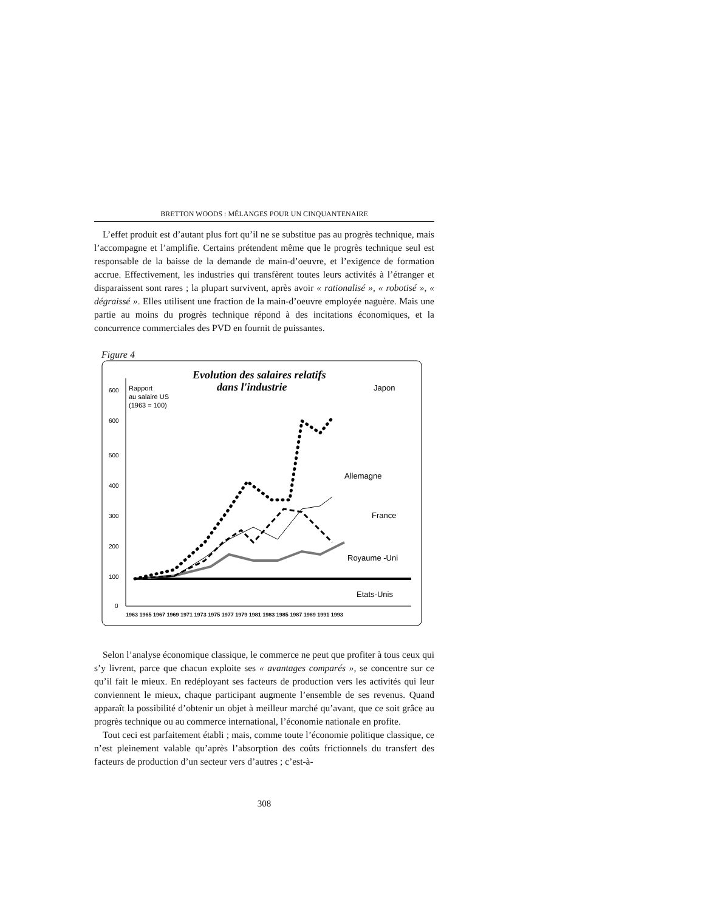BRETTON WOODS : MÉLANGES POUR UN CINQUANTENAIRE
L’effet produit est d’autant plus fort qu’il ne se substitue pas au progrès technique, mais l’accompagne et l’amplifie. Certains prétendent même que le progrès technique seul est responsable de la baisse de la demande de main-d’oeuvre, et l’exigence de formation accrue. Effectivement, les industries qui transfèrent toutes leurs activités à l’étranger et disparaissent sont rares ; la plupart survivent, après avoir « rationalisé », « robotisé », « dégraissé ». Elles utilisent une fraction de la main-d’oeuvre employée naguère. Mais une partie au moins du progrès technique répond à des incitations économiques, et la concurrence commerciales des PVD en fournit de puissantes.
Figure 4
Evolution des salaires relatifs
dans l'industrie
Rapport
au salaire US
(1963 = 100)
600
600
500
400
300
200
100
0
1963 1965 1967 1969 1971 1973 1975 1977 1979 1981 1983 1985 1987 1989 1991 1993
Japon
Allemagne
France
Royaume -Uni
Etats-Unis
Selon l’analyse économique classique, le commerce ne peut que profiter à tous ceux qui s’y livrent, parce que chacun exploite ses « avantages comparés », se concentre sur ce qu’il fait le mieux. En redéployant ses facteurs de production vers les activités qui leur conviennent le mieux, chaque participant augmente l’ensemble de ses revenus. Quand apparaît la possibilité d’obtenir un objet à meilleur marché qu’avant, que ce soit grâce au progrès technique ou au commerce international, l’économie nationale en profite.
Tout ceci est parfaitement établi ; mais, comme toute l’économie politique classique, ce n’est pleinement valable qu’après l’absorption des coûts frictionnels du transfert des facteurs de production d’un secteur vers d’autres ; c’est-à-
308